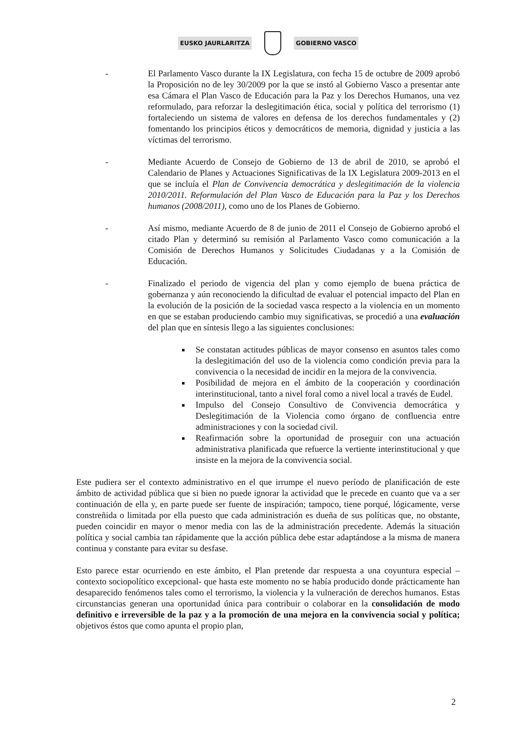EUSKO JAURLARITZA GOBIERNO VASCO
- El Parlamento Vasco durante la IX Legislatura, con fecha 15 de octubre de 2009 aprobó la Proposición no de ley 30/2009 por la que se instó al Gobierno Vasco a presentar ante esa Cámara el Plan Vasco de Educación para la Paz y los Derechos Humanos, una vez reformulado, para reforzar la deslegitimación ética, social y política del terrorismo (1) fortaleciendo un sistema de valores en defensa de los derechos fundamentales y (2) fomentando los principios éticos y democráticos de memoria, dignidad y justicia a las víctimas del terrorismo.
- Mediante Acuerdo de Consejo de Gobierno de 13 de abril de 2010, se aprobó el Calendario de Planes y Actuaciones Significativas de la IX Legislatura 2009-2013 en el que se incluía el Plan de Convivencia democrática y deslegitimación de la violencia 2010/2011. Reformulación del Plan Vasco de Educación para la Paz y los Derechos humanos (2008/2011), como uno de los Planes de Gobierno.
- Así mismo, mediante Acuerdo de 8 de junio de 2011 el Consejo de Gobierno aprobó el citado Plan y determinó su remisión al Parlamento Vasco como comunicación a la Comisión de Derechos Humanos y Solicitudes Ciudadanas y a la Comisión de Educación.
- Finalizado el periodo de vigencia del plan y como ejemplo de buena práctica de gobernanza y aún reconociendo la dificultad de evaluar el potencial impacto del Plan en la evolución de la posición de la sociedad vasca respecto a la violencia en un momento en que se estaban produciendo cambio muy significativas, se procedió a una evaluación del plan que en síntesis llego a las siguientes conclusiones:
Se constatan actitudes públicas de mayor consenso en asuntos tales como la deslegitimación del uso de la violencia como condición previa para la convivencia o la necesidad de incidir en la mejora de la convivencia.
Posibilidad de mejora en el ámbito de la cooperación y coordinación interinstitucional, tanto a nivel foral como a nivel local a través de Eudel.
Impulso del Consejo Consultivo de Convivencia democrática y Deslegitimación de la Violencia como órgano de confluencia entre administraciones y con la sociedad civil.
Reafirmación sobre la oportunidad de proseguir con una actuación administrativa planificada que refuerce la vertiente interinstitucional y que insiste en la mejora de la convivencia social.
Este pudiera ser el contexto administrativo en el que irrumpe el nuevo período de planificación de este ámbito de actividad pública que si bien no puede ignorar la actividad que le precede en cuanto que va a ser continuación de ella y, en parte puede ser fuente de inspiración; tampoco, tiene porqué, lógicamente, verse constreñida o limitada por ella puesto que cada administración es dueña de sus políticas que, no obstante, pueden coincidir en mayor o menor media con las de la administración precedente. Además la situación política y social cambia tan rápidamente que la acción pública debe estar adaptándose a la misma de manera continua y constante para evitar su desfase.
Esto parece estar ocurriendo en este ámbito, el Plan pretende dar respuesta a una coyuntura especial –contexto sociopolítico excepcional- que hasta este momento no se había producido donde prácticamente han desaparecido fenómenos tales como el terrorismo, la violencia y la vulneración de derechos humanos. Estas circunstancias generan una oportunidad única para contribuir o colaborar en la consolidación de modo definitivo e irreversible de la paz y a la promoción de una mejora en la convivencia social y política; objetivos éstos que como apunta el propio plan,
2